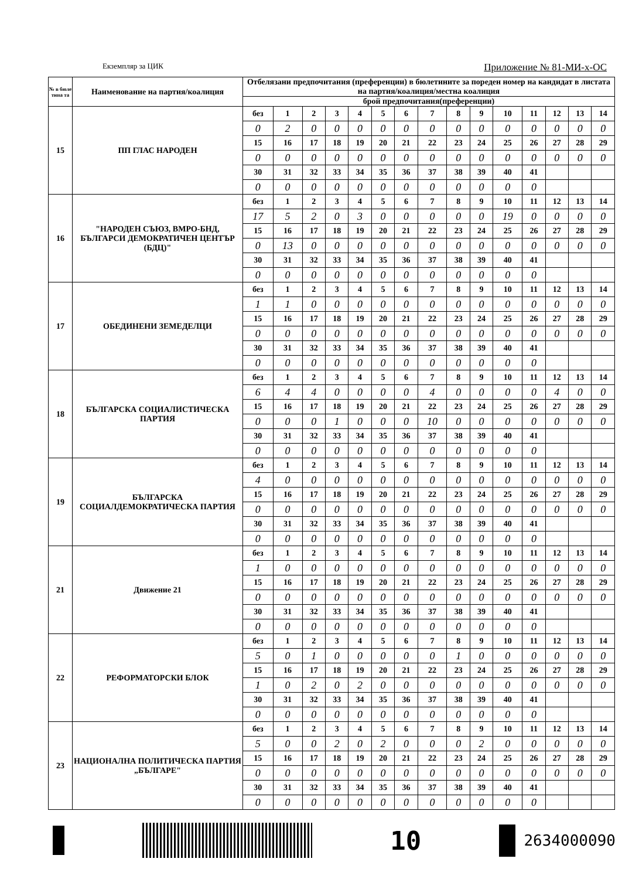Екземпляр за ЦИК Приложение № 81-МИ-х-ОС
| № в бюле тина та | Наименование на партия/коалиция | Отбелязани предпочитания (преференции) в бюлетините за пореден номер на кандидат в листата на партия/коалиция/местна коалиция | | | | | | | | | | | | | | |
| --- | --- | --- | --- | --- | --- | --- | --- | --- | --- | --- | --- | --- | --- | --- | --- | --- |
| | | брой предпочитания(преференции) | | | | | | | | | | | | | | |
| 15 | ПП ГЛАС НАРОДЕН | без | 1 | 2 | 3 | 4 | 5 | 6 | 7 | 8 | 9 | 10 | 11 | 12 | 13 | 14 |
| | | 0 | 2 | 0 | 0 | 0 | 0 | 0 | 0 | 0 | 0 | 0 | 0 | 0 | 0 | 0 |
| | | 15 | 16 | 17 | 18 | 19 | 20 | 21 | 22 | 23 | 24 | 25 | 26 | 27 | 28 | 29 |
| | | 0 | 0 | 0 | 0 | 0 | 0 | 0 | 0 | 0 | 0 | 0 | 0 | 0 | 0 | 0 |
| | | 30 | 31 | 32 | 33 | 34 | 35 | 36 | 37 | 38 | 39 | 40 | 41 | | | |
| | | 0 | 0 | 0 | 0 | 0 | 0 | 0 | 0 | 0 | 0 | 0 | 0 | | | |
| 16 | "НАРОДЕН СЪЮЗ, ВМРО-БНД, БЪЛГАРСИ ДЕМОКРАТИЧЕН ЦЕНТЪР (БДЦ)" | без | 1 | 2 | 3 | 4 | 5 | 6 | 7 | 8 | 9 | 10 | 11 | 12 | 13 | 14 |
| | | 17 | 5 | 2 | 0 | 3 | 0 | 0 | 0 | 0 | 0 | 19 | 0 | 0 | 0 | 0 |
| | | 15 | 16 | 17 | 18 | 19 | 20 | 21 | 22 | 23 | 24 | 25 | 26 | 27 | 28 | 29 |
| | | 0 | 13 | 0 | 0 | 0 | 0 | 0 | 0 | 0 | 0 | 0 | 0 | 0 | 0 | 0 |
| | | 30 | 31 | 32 | 33 | 34 | 35 | 36 | 37 | 38 | 39 | 40 | 41 | | | |
| | | 0 | 0 | 0 | 0 | 0 | 0 | 0 | 0 | 0 | 0 | 0 | 0 | | | |
| 17 | ОБЕДИНЕНИ ЗЕМЕДЕЛЦИ | без | 1 | 2 | 3 | 4 | 5 | 6 | 7 | 8 | 9 | 10 | 11 | 12 | 13 | 14 |
| | | 1 | 1 | 0 | 0 | 0 | 0 | 0 | 0 | 0 | 0 | 0 | 0 | 0 | 0 | 0 |
| | | 15 | 16 | 17 | 18 | 19 | 20 | 21 | 22 | 23 | 24 | 25 | 26 | 27 | 28 | 29 |
| | | 0 | 0 | 0 | 0 | 0 | 0 | 0 | 0 | 0 | 0 | 0 | 0 | 0 | 0 | 0 |
| | | 30 | 31 | 32 | 33 | 34 | 35 | 36 | 37 | 38 | 39 | 40 | 41 | | | |
| | | 0 | 0 | 0 | 0 | 0 | 0 | 0 | 0 | 0 | 0 | 0 | 0 | | | |
| 18 | БЪЛГАРСКА СОЦИАЛИСТИЧЕСКА ПАРТИЯ | без | 1 | 2 | 3 | 4 | 5 | 6 | 7 | 8 | 9 | 10 | 11 | 12 | 13 | 14 |
| | | 6 | 4 | 4 | 0 | 0 | 0 | 0 | 4 | 0 | 0 | 0 | 0 | 4 | 0 | 0 |
| | | 15 | 16 | 17 | 18 | 19 | 20 | 21 | 22 | 23 | 24 | 25 | 26 | 27 | 28 | 29 |
| | | 0 | 0 | 0 | 1 | 0 | 0 | 0 | 10 | 0 | 0 | 0 | 0 | 0 | 0 | 0 |
| | | 30 | 31 | 32 | 33 | 34 | 35 | 36 | 37 | 38 | 39 | 40 | 41 | | | |
| | | 0 | 0 | 0 | 0 | 0 | 0 | 0 | 0 | 0 | 0 | 0 | 0 | | | |
| 19 | БЪЛГАРСКА СОЦИАЛДЕМОКРАТИЧЕСКА ПАРТИЯ | без | 1 | 2 | 3 | 4 | 5 | 6 | 7 | 8 | 9 | 10 | 11 | 12 | 13 | 14 |
| | | 4 | 0 | 0 | 0 | 0 | 0 | 0 | 0 | 0 | 0 | 0 | 0 | 0 | 0 | 0 |
| | | 15 | 16 | 17 | 18 | 19 | 20 | 21 | 22 | 23 | 24 | 25 | 26 | 27 | 28 | 29 |
| | | 0 | 0 | 0 | 0 | 0 | 0 | 0 | 0 | 0 | 0 | 0 | 0 | 0 | 0 | 0 |
| | | 30 | 31 | 32 | 33 | 34 | 35 | 36 | 37 | 38 | 39 | 40 | 41 | | | |
| | | 0 | 0 | 0 | 0 | 0 | 0 | 0 | 0 | 0 | 0 | 0 | 0 | | | |
| 21 | Движение 21 | без | 1 | 2 | 3 | 4 | 5 | 6 | 7 | 8 | 9 | 10 | 11 | 12 | 13 | 14 |
| | | 1 | 0 | 0 | 0 | 0 | 0 | 0 | 0 | 0 | 0 | 0 | 0 | 0 | 0 | 0 |
| | | 15 | 16 | 17 | 18 | 19 | 20 | 21 | 22 | 23 | 24 | 25 | 26 | 27 | 28 | 29 |
| | | 0 | 0 | 0 | 0 | 0 | 0 | 0 | 0 | 0 | 0 | 0 | 0 | 0 | 0 | 0 |
| | | 30 | 31 | 32 | 33 | 34 | 35 | 36 | 37 | 38 | 39 | 40 | 41 | | | |
| | | 0 | 0 | 0 | 0 | 0 | 0 | 0 | 0 | 0 | 0 | 0 | 0 | | | |
| 22 | РЕФОРМАТОРСКИ БЛОК | без | 1 | 2 | 3 | 4 | 5 | 6 | 7 | 8 | 9 | 10 | 11 | 12 | 13 | 14 |
| | | 5 | 0 | 1 | 0 | 0 | 0 | 0 | 0 | 1 | 0 | 0 | 0 | 0 | 0 | 0 |
| | | 15 | 16 | 17 | 18 | 19 | 20 | 21 | 22 | 23 | 24 | 25 | 26 | 27 | 28 | 29 |
| | | 1 | 0 | 2 | 0 | 2 | 0 | 0 | 0 | 0 | 0 | 0 | 0 | 0 | 0 | 0 |
| | | 30 | 31 | 32 | 33 | 34 | 35 | 36 | 37 | 38 | 39 | 40 | 41 | | | |
| | | 0 | 0 | 0 | 0 | 0 | 0 | 0 | 0 | 0 | 0 | 0 | 0 | | | |
| 23 | НАЦИОНАЛНА ПОЛИТИЧЕСКА ПАРТИЯ „БЪЛГАРЕ" | без | 1 | 2 | 3 | 4 | 5 | 6 | 7 | 8 | 9 | 10 | 11 | 12 | 13 | 14 |
| | | 5 | 0 | 0 | 2 | 0 | 2 | 0 | 0 | 0 | 2 | 0 | 0 | 0 | 0 | 0 |
| | | 15 | 16 | 17 | 18 | 19 | 20 | 21 | 22 | 23 | 24 | 25 | 26 | 27 | 28 | 29 |
| | | 0 | 0 | 0 | 0 | 0 | 0 | 0 | 0 | 0 | 0 | 0 | 0 | 0 | 0 | 0 |
| | | 30 | 31 | 32 | 33 | 34 | 35 | 36 | 37 | 38 | 39 | 40 | 41 | | | |
| | | 0 | 0 | 0 | 0 | 0 | 0 | 0 | 0 | 0 | 0 | 0 | 0 | | | |
10
2634000090